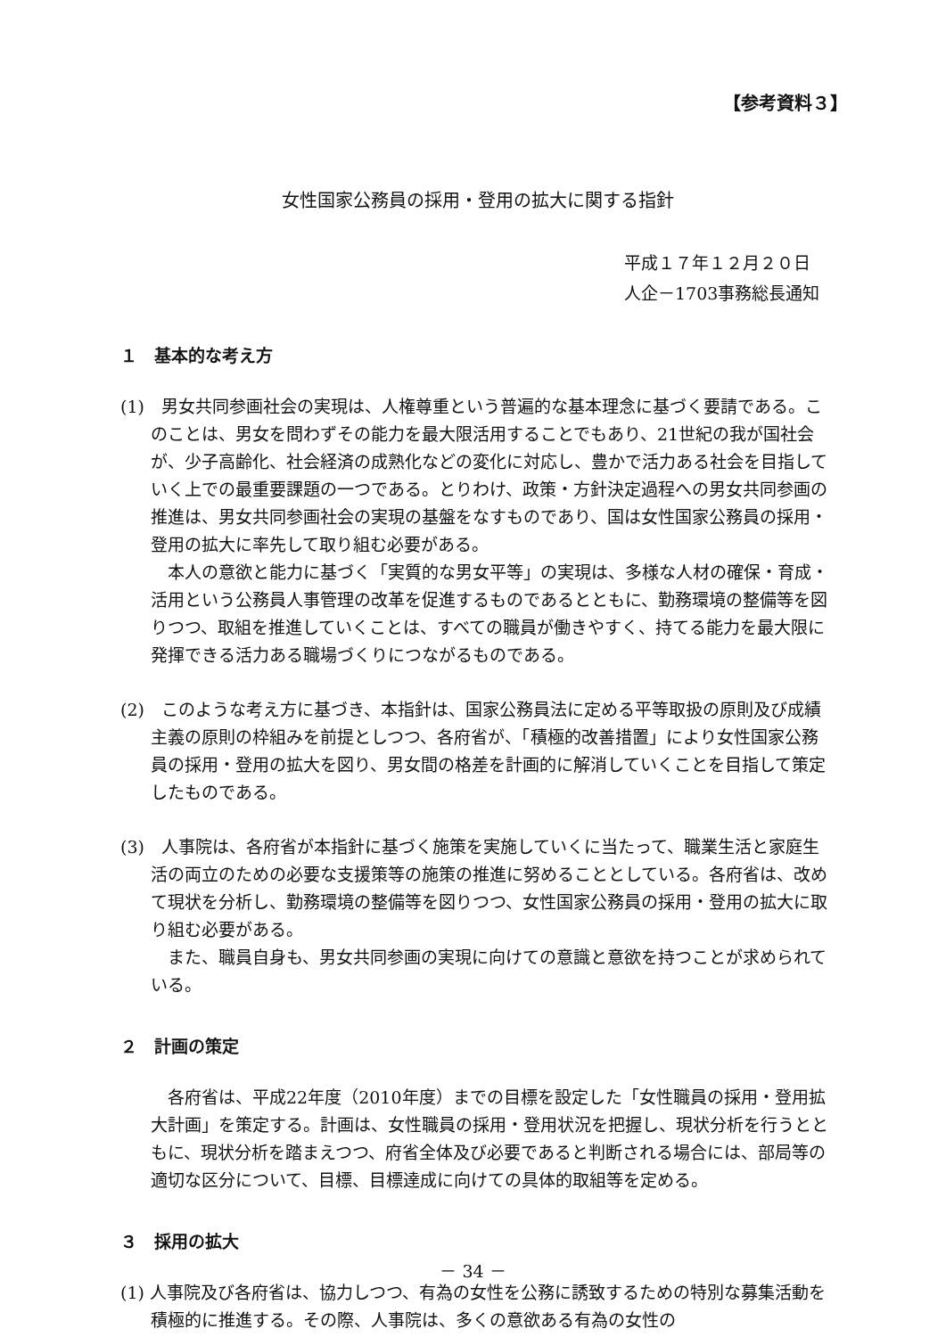【参考資料３】
女性国家公務員の採用・登用の拡大に関する指針
平成１７年１２月２０日
人企－1703事務総長通知
１　基本的な考え方
(1)　男女共同参画社会の実現は、人権尊重という普遍的な基本理念に基づく要請である。このことは、男女を問わずその能力を最大限活用することでもあり、21世紀の我が国社会が、少子高齢化、社会経済の成熟化などの変化に対応し、豊かで活力ある社会を目指していく上での最重要課題の一つである。とりわけ、政策・方針決定過程への男女共同参画の推進は、男女共同参画社会の実現の基盤をなすものであり、国は女性国家公務員の採用・登用の拡大に率先して取り組む必要がある。
本人の意欲と能力に基づく「実質的な男女平等」の実現は、多様な人材の確保・育成・活用という公務員人事管理の改革を促進するものであるとともに、勤務環境の整備等を図りつつ、取組を推進していくことは、すべての職員が働きやすく、持てる能力を最大限に発揮できる活力ある職場づくりにつながるものである。
(2)　このような考え方に基づき、本指針は、国家公務員法に定める平等取扱の原則及び成績主義の原則の枠組みを前提としつつ、各府省が、「積極的改善措置」により女性国家公務員の採用・登用の拡大を図り、男女間の格差を計画的に解消していくことを目指して策定したものである。
(3)　人事院は、各府省が本指針に基づく施策を実施していくに当たって、職業生活と家庭生活の両立のための必要な支援策等の施策の推進に努めることとしている。各府省は、改めて現状を分析し、勤務環境の整備等を図りつつ、女性国家公務員の採用・登用の拡大に取り組む必要がある。
また、職員自身も、男女共同参画の実現に向けての意識と意欲を持つことが求められている。
２　計画の策定
各府省は、平成22年度（2010年度）までの目標を設定した「女性職員の採用・登用拡大計画」を策定する。計画は、女性職員の採用・登用状況を把握し、現状分析を行うとともに、現状分析を踏まえつつ、府省全体及び必要であると判断される場合には、部局等の適切な区分について、目標、目標達成に向けての具体的取組等を定める。
３　採用の拡大
(1) 人事院及び各府省は、協力しつつ、有為の女性を公務に誘致するための特別な募集活動を積極的に推進する。その際、人事院は、多くの意欲ある有為の女性の
－ 34 －